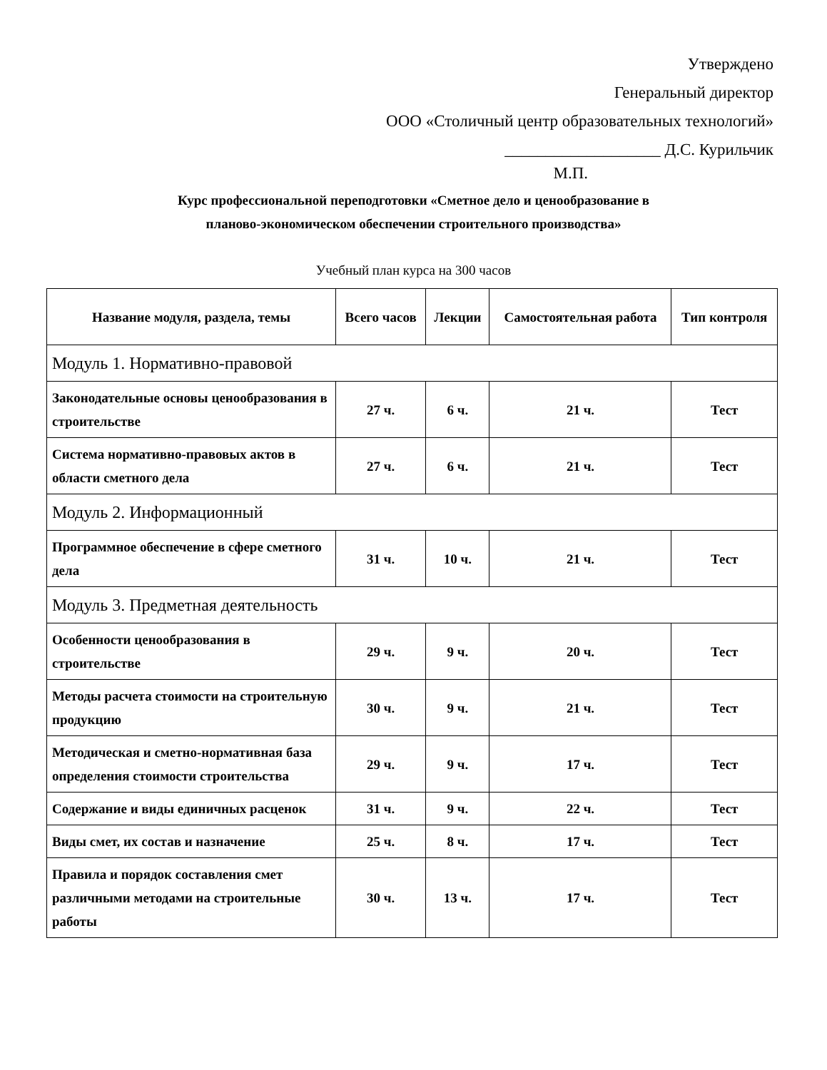Утверждено
Генеральный директор
ООО «Столичный центр образовательных технологий»
___________________ Д.С. Курильчик
М.П.
Курс профессиональной переподготовки «Сметное дело и ценообразование в
планово-экономическом обеспечении строительного производства»
Учебный план курса на 300 часов
| Название модуля, раздела, темы | Всего часов | Лекции | Самостоятельная работа | Тип контроля |
| --- | --- | --- | --- | --- |
| Модуль 1. Нормативно-правовой | | | | |
| Законодательные основы ценообразования в строительстве | 27 ч. | 6 ч. | 21 ч. | Тест |
| Система нормативно-правовых актов в области сметного дела | 27 ч. | 6 ч. | 21 ч. | Тест |
| Модуль 2. Информационный | | | | |
| Программное обеспечение в сфере сметного дела | 31 ч. | 10 ч. | 21 ч. | Тест |
| Модуль 3. Предметная деятельность | | | | |
| Особенности ценообразования в строительстве | 29 ч. | 9 ч. | 20 ч. | Тест |
| Методы расчета стоимости на строительную продукцию | 30 ч. | 9 ч. | 21 ч. | Тест |
| Методическая и сметно-нормативная база определения стоимости строительства | 29 ч. | 9 ч. | 17 ч. | Тест |
| Содержание и виды единичных расценок | 31 ч. | 9 ч. | 22 ч. | Тест |
| Виды смет, их состав и назначение | 25 ч. | 8 ч. | 17 ч. | Тест |
| Правила и порядок составления смет различными методами на строительные работы | 30 ч. | 13 ч. | 17 ч. | Тест |